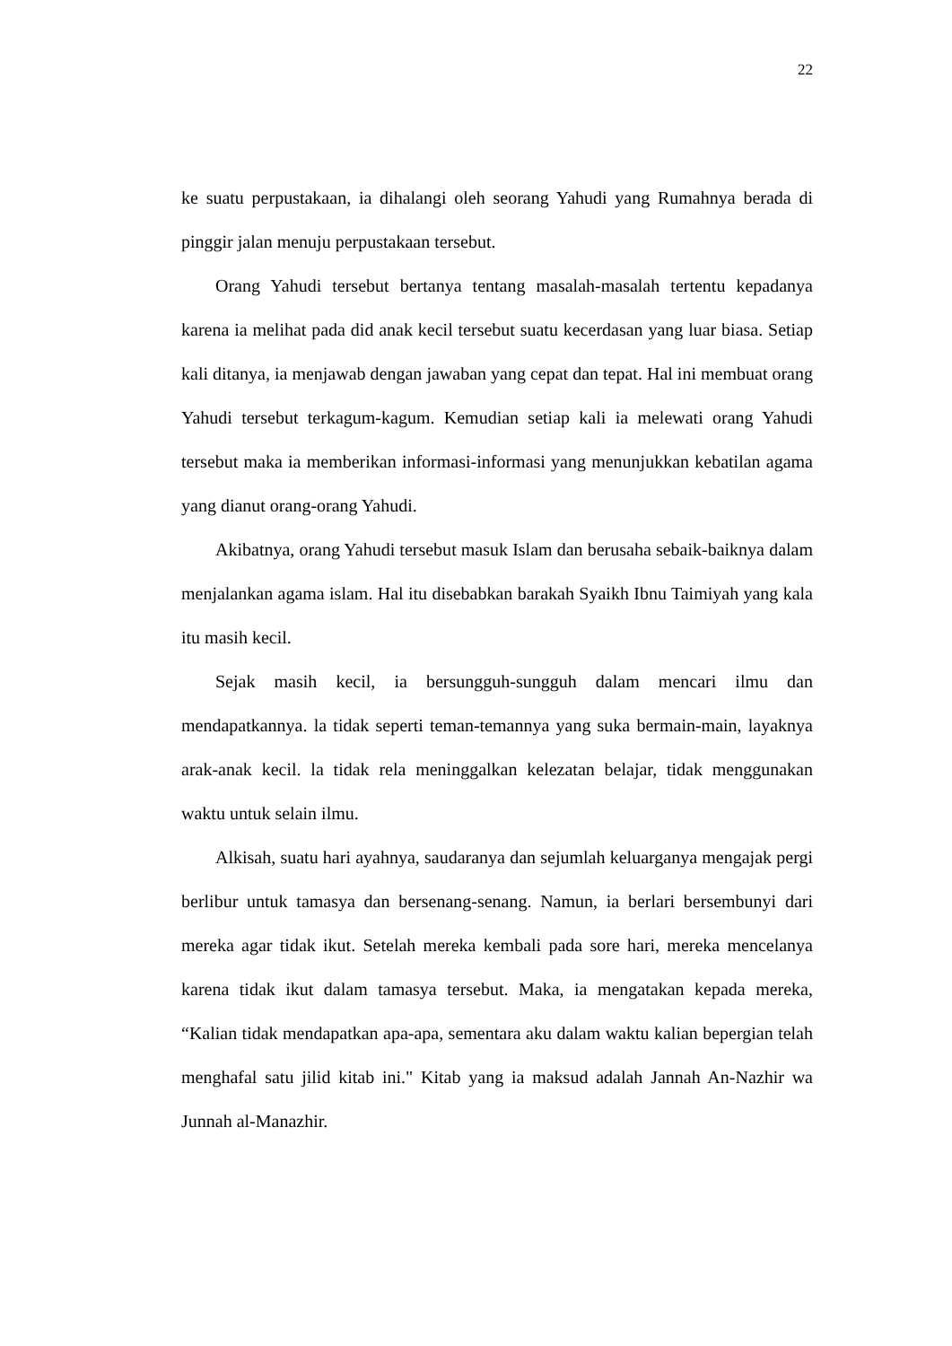22
ke suatu perpustakaan, ia dihalangi oleh seorang Yahudi yang Rumahnya berada di pinggir jalan menuju perpustakaan tersebut.
Orang Yahudi tersebut bertanya tentang masalah-masalah tertentu kepadanya karena ia melihat pada did anak kecil tersebut suatu kecerdasan yang luar biasa. Setiap kali ditanya, ia menjawab dengan jawaban yang cepat dan tepat. Hal ini membuat orang Yahudi tersebut terkagum-kagum. Kemudian setiap kali ia melewati orang Yahudi tersebut maka ia memberikan informasi-informasi yang menunjukkan kebatilan agama yang dianut orang-orang Yahudi.
Akibatnya, orang Yahudi tersebut masuk Islam dan berusaha sebaik-baiknya dalam menjalankan agama islam. Hal itu disebabkan barakah Syaikh Ibnu Taimiyah yang kala itu masih kecil.
Sejak masih kecil, ia bersungguh-sungguh dalam mencari ilmu dan mendapatkannya. la tidak seperti teman-temannya yang suka bermain-main, layaknya arak-anak kecil. la tidak rela meninggalkan kelezatan belajar, tidak menggunakan waktu untuk selain ilmu.
Alkisah, suatu hari ayahnya, saudaranya dan sejumlah keluarganya mengajak pergi berlibur untuk tamasya dan bersenang-senang. Namun, ia berlari bersembunyi dari mereka agar tidak ikut. Setelah mereka kembali pada sore hari, mereka mencelanya karena tidak ikut dalam tamasya tersebut. Maka, ia mengatakan kepada mereka, “Kalian tidak mendapatkan apa-apa, sementara aku dalam waktu kalian bepergian telah menghafal satu jilid kitab ini." Kitab yang ia maksud adalah Jannah An-Nazhir wa Junnah al-Manazhir.